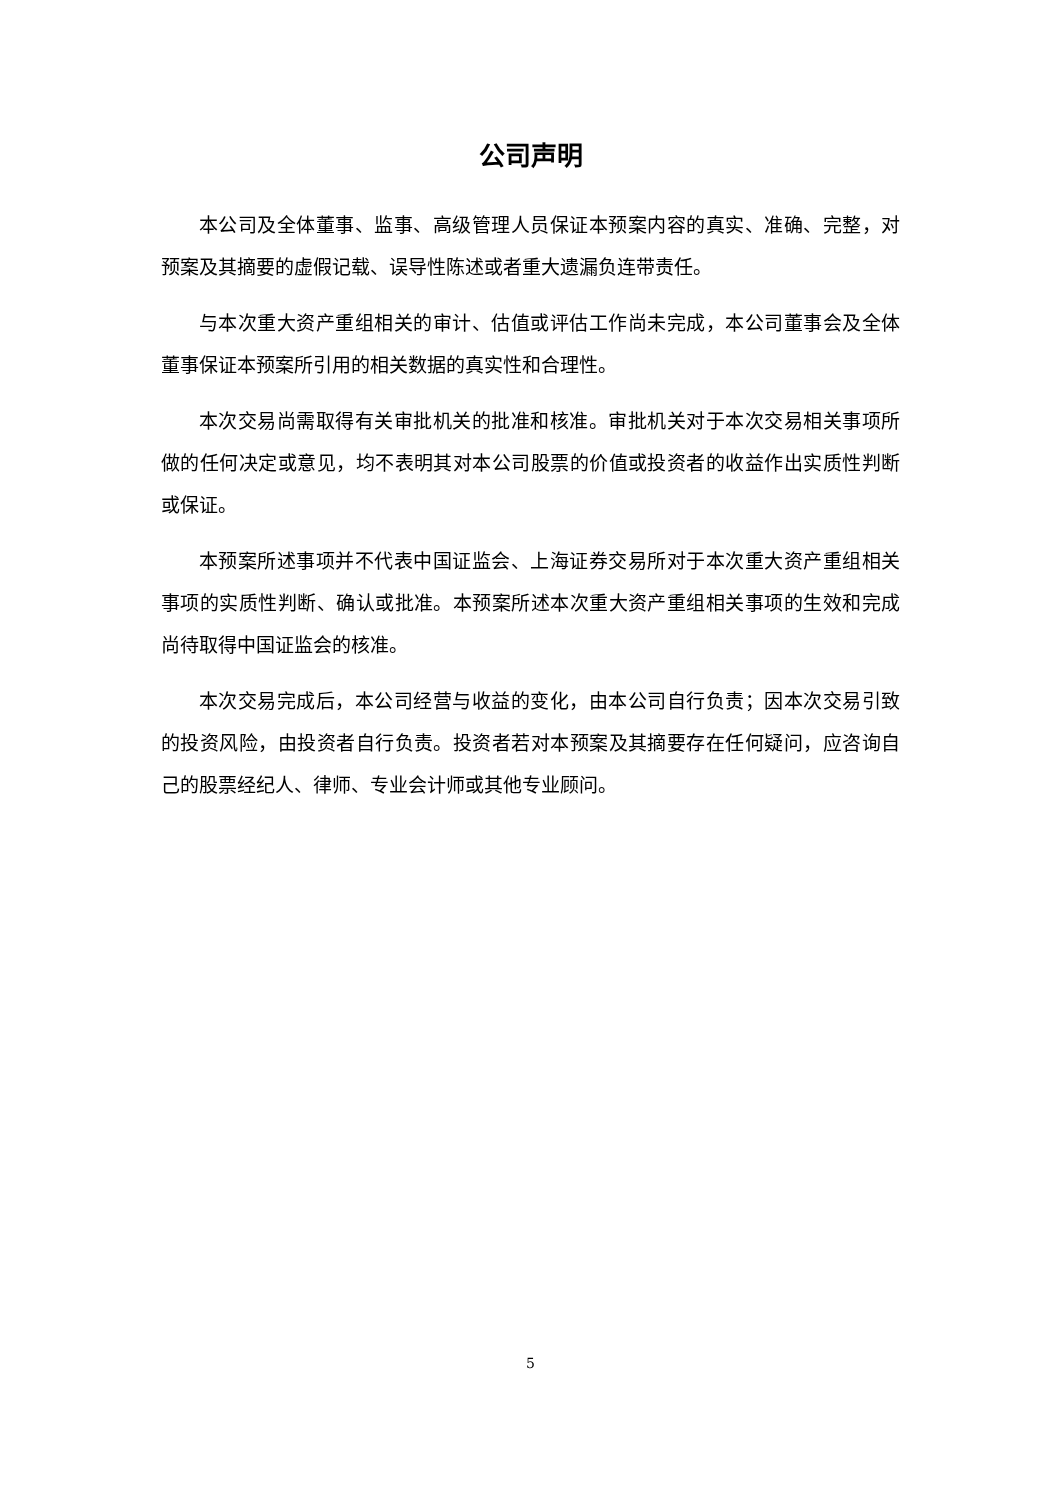公司声明
本公司及全体董事、监事、高级管理人员保证本预案内容的真实、准确、完整，对预案及其摘要的虚假记载、误导性陈述或者重大遗漏负连带责任。
与本次重大资产重组相关的审计、估值或评估工作尚未完成，本公司董事会及全体董事保证本预案所引用的相关数据的真实性和合理性。
本次交易尚需取得有关审批机关的批准和核准。审批机关对于本次交易相关事项所做的任何决定或意见，均不表明其对本公司股票的价值或投资者的收益作出实质性判断或保证。
本预案所述事项并不代表中国证监会、上海证券交易所对于本次重大资产重组相关事项的实质性判断、确认或批准。本预案所述本次重大资产重组相关事项的生效和完成尚待取得中国证监会的核准。
本次交易完成后，本公司经营与收益的变化，由本公司自行负责；因本次交易引致的投资风险，由投资者自行负责。投资者若对本预案及其摘要存在任何疑问，应咨询自己的股票经纪人、律师、专业会计师或其他专业顾问。
5